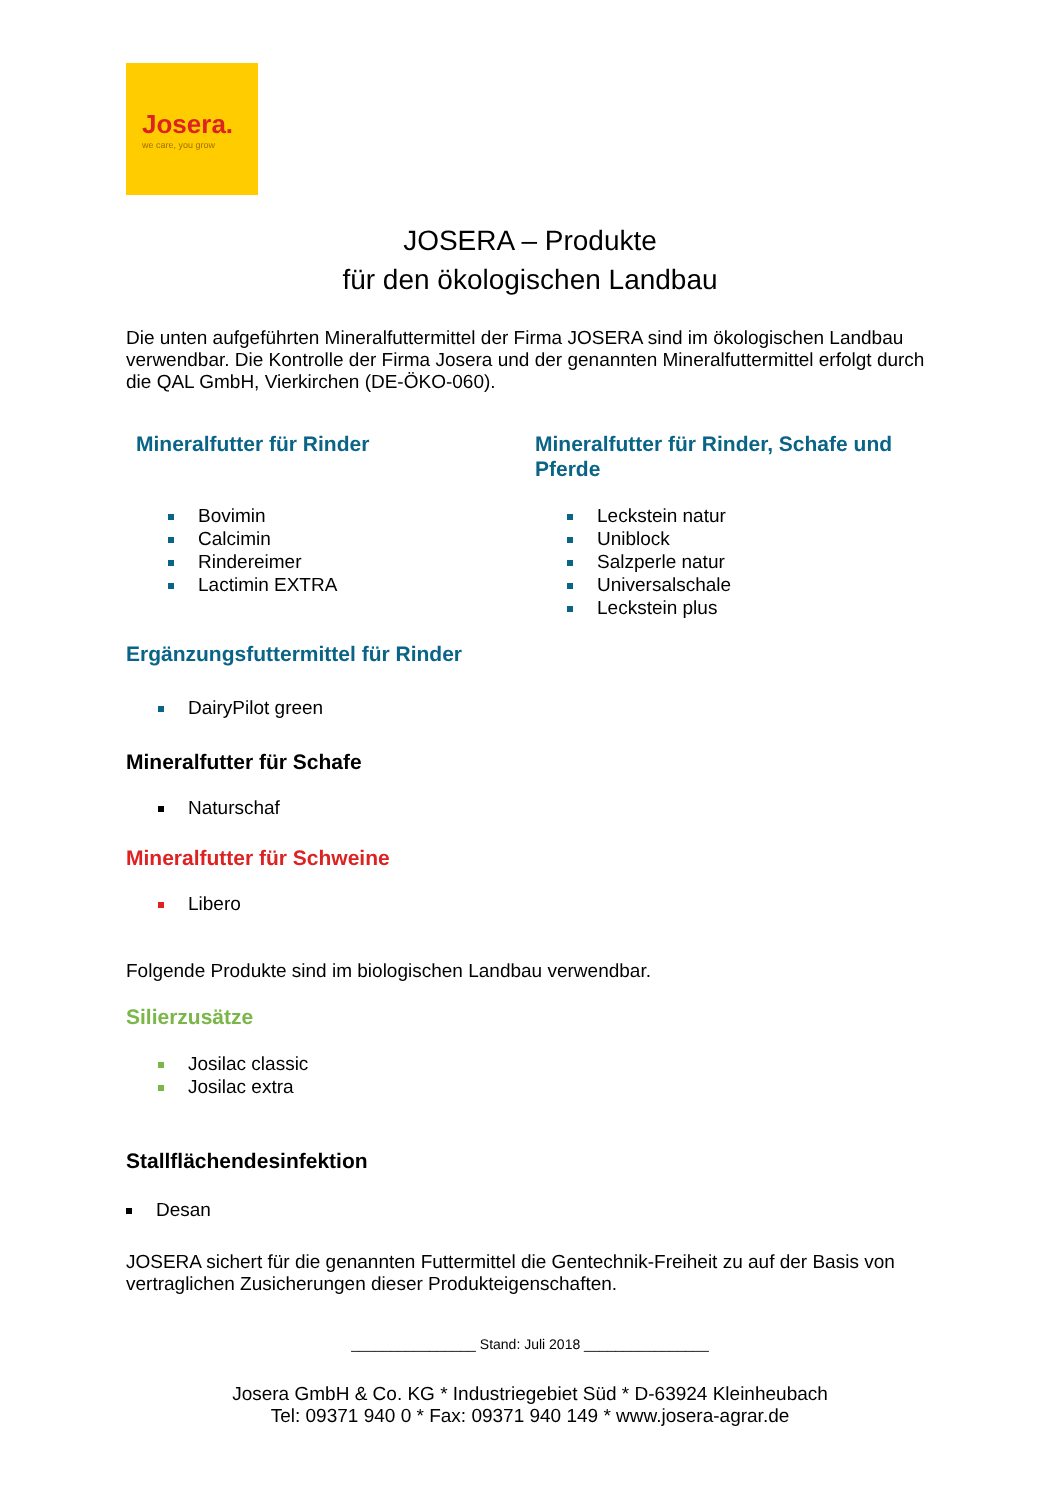Josera.
we care, you grow
JOSERA – Produkte
für den ökologischen Landbau
Die unten aufgeführten Mineralfuttermittel der Firma JOSERA sind im ökologischen Landbau verwendbar. Die Kontrolle der Firma Josera und der genannten Mineralfuttermittel erfolgt durch die QAL GmbH, Vierkirchen (DE-ÖKO-060).
Mineralfutter für Rinder
Bovimin
Calcimin
Rindereimer
Lactimin EXTRA
Mineralfutter für Rinder, Schafe und Pferde
Leckstein natur
Uniblock
Salzperle natur
Universalschale
Leckstein plus
Ergänzungsfuttermittel für Rinder
DairyPilot green
Mineralfutter für Schafe
Naturschaf
Mineralfutter für Schweine
Libero
Folgende Produkte sind im biologischen Landbau verwendbar.
Silierzusätze
Josilac classic
Josilac extra
Stallflächendesinfektion
Desan
JOSERA sichert für die genannten Futtermittel die Gentechnik-Freiheit zu auf der Basis von vertraglichen Zusicherungen dieser Produkteigenschaften.
________________ Stand: Juli 2018 ________________
Josera GmbH & Co. KG * Industriegebiet Süd * D-63924 Kleinheubach
Tel: 09371 940 0 * Fax: 09371 940 149 * www.josera-agrar.de